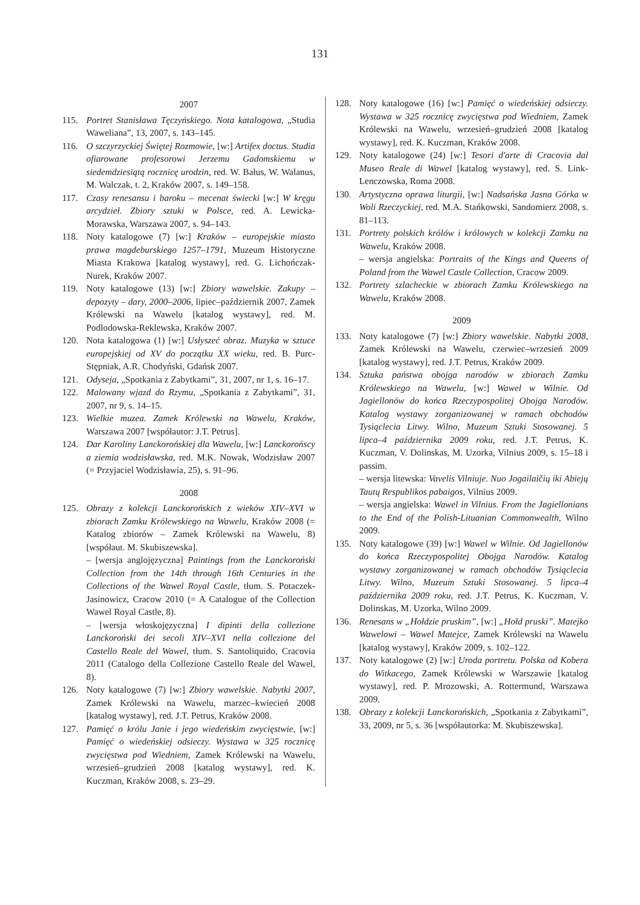131
2007
115. Portret Stanisława Tęczyńskiego. Nota katalogowa, „Studia Waweliana”, 13, 2007, s. 143–145.
116. O szczyrzyckiej Świętej Rozmowie, [w:] Artifex doctus. Studia ofiarowane profesorowi Jerzemu Gadomskiemu w siedemdziesiątą rocznicę urodzin, red. W. Bałus, W. Walanus, M. Walczak, t. 2, Kraków 2007, s. 149–158.
117. Czasy renesansu i baroku – mecenat świecki [w:] W kręgu arcydzieł. Zbiory sztuki w Polsce, red. A. Lewicka-Morawska, Warszawa 2007, s. 94–143.
118. Noty katalogowe (7) [w:] Kraków – europejskie miasto prawa magdeburskiego 1257–1791, Muzeum Historyczne Miasta Krakowa [katalog wystawy], red. G. Lichończak-Nurek, Kraków 2007.
119. Noty katalogowe (13) [w:] Zbiory wawelskie. Zakupy – depozyty – dary, 2000–2006, lipiec–październik 2007, Zamek Królewski na Wawelu [katalog wystawy], red. M. Podlodowska-Reklewska, Kraków 2007.
120. Nota katalogowa (1) [w:] Usłyszeć obraz. Muzyka w sztuce europejskiej od XV do początku XX wieku, red. B. Purc-Stępniak, A.R. Chodyński, Gdańsk 2007.
121. Odyseja, „Spotkania z Zabytkami”, 31, 2007, nr 1, s. 16–17.
122. Malowany wjazd do Rzymu, „Spotkania z Zabytkami”, 31, 2007, nr 9, s. 14–15.
123. Wielkie muzea. Zamek Królewski na Wawelu, Kraków, Warszawa 2007 [współautor: J.T. Petrus].
124. Dar Karoliny Lanckorońskiej dla Wawelu, [w:] Lanckorońscy a ziemia wodzisławska, red. M.K. Nowak, Wodzisław 2007 (= Przyjaciel Wodzisławia, 25), s. 91–96.
2008
125. Obrazy z kolekcji Lanckorońskich z wieków XIV–XVI w zbiorach Zamku Królewskiego na Wawelu, Kraków 2008 (= Katalog zbiorów – Zamek Królewski na Wawelu, 8) [współaut. M. Skubiszewska].
– [wersja anglojęzyczna] Paintings from the Lanckoroński Collection from the 14th through 16th Centuries in the Collections of the Wawel Royal Castle, tłum. S. Potaczek-Jasinowicz, Cracow 2010 (= A Catalogue of the Collection Wawel Royal Castle, 8).
– [wersja włoskojęzyczna] I dipinti della collezione Lanckoroński dei secoli XIV–XVI nella collezione del Castello Reale del Wawel, tłum. S. Santoliquido, Cracovia 2011 (Catalogo della Collezione Castello Reale del Wawel, 8).
126. Noty katalogowe (7) [w:] Zbiory wawelskie. Nabytki 2007, Zamek Królewski na Wawelu, marzec–kwiecień 2008 [katalog wystawy], red. J.T. Petrus, Kraków 2008.
127. Pamięć o królu Janie i jego wiedeńskim zwycięstwie, [w:] Pamięć o wiedeńskiej odsieczy. Wystawa w 325 rocznicę zwycięstwa pod Wiedniem, Zamek Królewski na Wawelu, wrzesień–grudzień 2008 [katalog wystawy], red. K. Kuczman, Kraków 2008, s. 23–29.
128. Noty katalogowe (16) [w:] Pamięć o wiedeńskiej odsieczy. Wystawa w 325 rocznicę zwycięstwa pod Wiedniem, Zamek Królewski na Wawelu, wrzesień–grudzień 2008 [katalog wystawy], red. K. Kuczman, Kraków 2008.
129. Noty katalogowe (24) [w:] Tesori d'arte di Cracovia dal Museo Reale di Wawel [katalog wystawy], red. S. Link-Lenczowska, Roma 2008.
130. Artystyczna oprawa liturgii, [w:] Nadsańska Jasna Górka w Woli Rzeczyckiej, red. M.A. Stańkowski, Sandomierz 2008, s. 81–113.
131. Portrety polskich królów i królowych w kolekcji Zamku na Wawelu, Kraków 2008.
– wersja angielska: Portraits of the Kings and Queens of Poland from the Wawel Castle Collection, Cracow 2009.
132. Portrety szlacheckie w zbiorach Zamku Królewskiego na Wawelu, Kraków 2008.
2009
133. Noty katalogowe (7) [w:] Zbiory wawelskie. Nabytki 2008, Zamek Królewski na Wawelu, czerwiec–wrzesień 2009 [katalog wystawy], red. J.T. Petrus, Kraków 2009.
134. Sztuka państwa obojga narodów w zbiorach Zamku Królewskiego na Wawelu, [w:] Wawel w Wilnie. Od Jagiellonów do końca Rzeczypospolitej Obojga Narodów. Katalog wystawy zorganizowanej w ramach obchodów Tysiąclecia Litwy. Wilno, Muzeum Sztuki Stosowanej. 5 lipca–4 października 2009 roku, red. J.T. Petrus, K. Kuczman, V. Dolinskas, M. Uzorka, Vilnius 2009, s. 15–18 i passim.
– wersja litewska: Vavelis Vilniuje. Nuo Jogailaičių iki Abiejų Tautų Respublikos pabaigos, Vilnius 2009.
– wersja angielska: Wawel in Vilnius. From the Jagiellonians to the End of the Polish-Lituanian Commonwealth, Wilno 2009.
135. Noty katalogowe (39) [w:] Wawel w Wilnie. Od Jagiellonów do końca Rzeczypospolitej Obojga Narodów. Katalog wystawy zorganizowanej w ramach obchodów Tysiąclecia Litwy. Wilno, Muzeum Sztuki Stosowanej. 5 lipca–4 października 2009 roku, red. J.T. Petrus, K. Kuczman, V. Dolinskas, M. Uzorka, Wilno 2009.
136. Renesans w „Hołdzie pruskim”, [w:] „Hołd pruski”. Matejko Wawelowi – Wawel Matejce, Zamek Królewski na Wawelu [katalog wystawy], Kraków 2009, s. 102–122.
137. Noty katalogowe (2) [w:] Uroda portretu. Polska od Kobera do Witkacego, Zamek Królewski w Warszawie [katalog wystawy], red. P. Mrozowski, A. Rottermund, Warszawa 2009.
138. Obrazy z kolekcji Lanckorońskich, „Spotkania z Zabytkami”, 33, 2009, nr 5, s. 36 [współautorka: M. Skubiszewska].